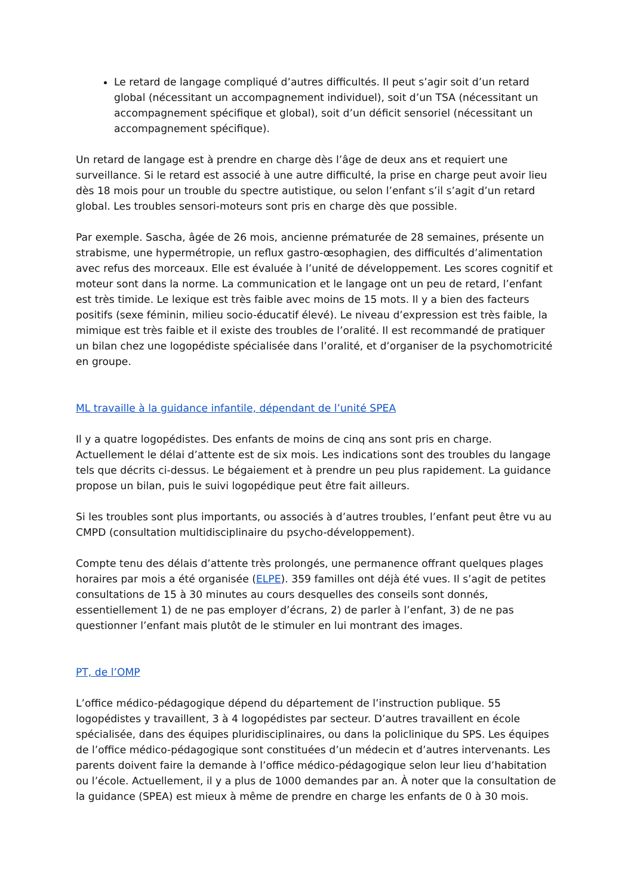Le retard de langage compliqué d’autres difficultés. Il peut s’agir soit d’un retard global (nécessitant un accompagnement individuel), soit d’un TSA (nécessitant un accompagnement spécifique et global), soit d’un déficit sensoriel (nécessitant un accompagnement spécifique).
Un retard de langage est à prendre en charge dès l’âge de deux ans et requiert une surveillance. Si le retard est associé à une autre difficulté, la prise en charge peut avoir lieu dès 18 mois pour un trouble du spectre autistique, ou selon l’enfant s’il s’agit d’un retard global. Les troubles sensori-moteurs sont pris en charge dès que possible.
Par exemple. Sascha, âgée de 26 mois, ancienne prématurée de 28 semaines, présente un strabisme, une hypermétropie, un reflux gastro-œsophagien, des difficultés d’alimentation avec refus des morceaux. Elle est évaluée à l’unité de développement. Les scores cognitif et moteur sont dans la norme. La communication et le langage ont un peu de retard, l’enfant est très timide. Le lexique est très faible avec moins de 15 mots. Il y a bien des facteurs positifs (sexe féminin, milieu socio-éducatif élevé). Le niveau d’expression est très faible, la mimique est très faible et il existe des troubles de l’oralité. Il est recommandé de pratiquer un bilan chez une logopédiste spécialisée dans l’oralité, et d’organiser de la psychomotricité en groupe.
ML travaille à la guidance infantile, dépendant de l’unité SPEA
Il y a quatre logopédistes. Des enfants de moins de cinq ans sont pris en charge. Actuellement le délai d’attente est de six mois. Les indications sont des troubles du langage tels que décrits ci-dessus. Le bégaiement et à prendre un peu plus rapidement. La guidance propose un bilan, puis le suivi logopédique peut être fait ailleurs.
Si les troubles sont plus importants, ou associés à d’autres troubles, l’enfant peut être vu au CMPD (consultation multidisciplinaire du psycho-développement).
Compte tenu des délais d’attente très prolongés, une permanence offrant quelques plages horaires par mois a été organisée (ELPE). 359 familles ont déjà été vues. Il s’agit de petites consultations de 15 à 30 minutes au cours desquelles des conseils sont donnés, essentiellement 1) de ne pas employer d’écrans, 2) de parler à l’enfant, 3) de ne pas questionner l’enfant mais plutôt de le stimuler en lui montrant des images.
PT, de l’OMP
L’office médico-pédagogique dépend du département de l’instruction publique. 55 logopédistes y travaillent, 3 à 4 logopédistes par secteur. D’autres travaillent en école spécialisée, dans des équipes pluridisciplinaires, ou dans la policlinique du SPS. Les équipes de l’office médico-pédagogique sont constituées d’un médecin et d’autres intervenants. Les parents doivent faire la demande à l’office médico-pédagogique selon leur lieu d’habitation ou l’école. Actuellement, il y a plus de 1000 demandes par an. À noter que la consultation de la guidance (SPEA) est mieux à même de prendre en charge les enfants de 0 à 30 mois.